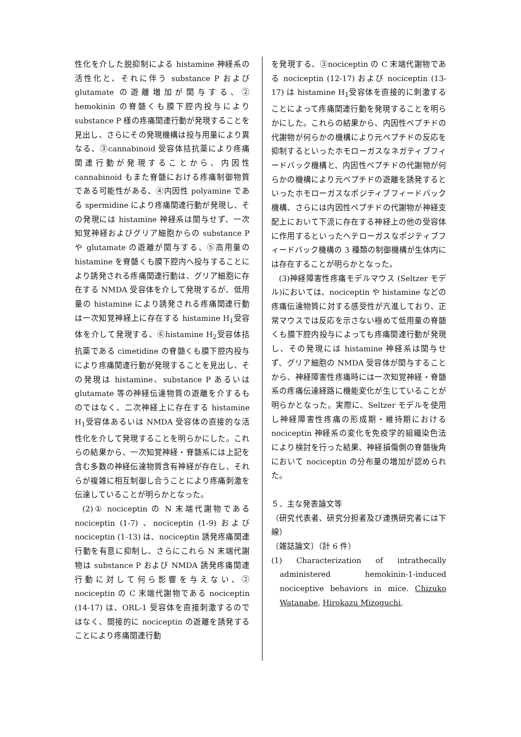性化を介した脱抑制による histamine 神経系の活性化と、それに伴う substance P および glutamate の遊離増加が関与する、② hemokinin の脊髄くも膜下腔内投与により substance P 様の疼痛関連行動が発現することを見出し、さらにその発現機構は投与用量により異なる、③cannabinoid 受容体拮抗薬により疼痛関連行動が発現することから、内因性 cannabinoid もまた脊髄における疼痛制御物質である可能性がある、④内因性 polyamine である spermidine により疼痛関連行動が発現し、その発現には histamine 神経系は関与せず、一次知覚神経およびグリア細胞からの substance P や glutamate の遊離が関与する、⑤高用量の histamine を脊髄くも膜下腔内へ投与することにより誘発される疼痛関連行動は、グリア細胞に存在する NMDA 受容体を介して発現するが、低用量の histamine により誘発される疼痛関連行動は一次知覚神経上に存在する histamine H<sub>1</sub>受容体を介して発現する、⑥histamine H<sub>2</sub>受容体拮抗薬である cimetidine の脊髄くも膜下腔内投与により疼痛関連行動が発現することを見出し、その発現は histamine、substance P あるいは glutamate 等の神経伝達物質の遊離を介するものではなく、二次神経上に存在する histamine H<sub>1</sub>受容体あるいは NMDA 受容体の直接的な活性化を介して発現することを明らかにした。これらの結果から、一次知覚神経・脊髄系には上記を含む多数の神経伝達物質含有神経が存在し、それらが複雑に相互制御し合うことにより疼痛刺激を伝達していることが明らかとなった。
(2)① nociceptin の N 末端代謝物である nociceptin (1-7) 、nociceptin (1-9) および nociceptin (1-13) は、nociceptin 誘発疼痛関連行動を有意に抑制し、さらにこれら N 末端代謝物は substance P および NMDA 誘発疼痛関連行動に対して何ら影響を与えない、② nociceptin の C 末端代謝物である nociceptin (14-17) は、ORL-1 受容体を直接刺激するのではなく、間接的に nociceptin の遊離を誘発することにより疼痛関連行動
を発現する、③nociceptin の C 末端代謝物である nociceptin (12-17) および nociceptin (13-17) は histamine H<sub>1</sub>受容体を直接的に刺激することによって疼痛関連行動を発現することを明らかにした。これらの結果から、内因性ペプチドの代謝物が何らかの機構により元ペプチドの反応を抑制するといったホモローガスなネガティブフィードバック機構と、内因性ペプチドの代謝物が何らかの機構により元ペプチドの遊離を誘発するといったホモローガスなポジティブフィードバック機構、さらには内因性ペプチドの代謝物が神経支配上において下流に存在する神経上の他の受容体に作用するといったヘテローガスなポジティブフィードバック機構の 3 種類の制御機構が生体内には存在することが明らかとなった。
(3)神経障害性疼痛モデルマウス (Seltzer モデル)においては、nociceptin や histamine などの疼痛伝達物質に対する感受性が亢進しており、正常マウスでは反応を示さない極めて低用量の脊髄くも膜下腔内投与によっても疼痛関連行動が発現し、その発現には histamine 神経系は関与せず、グリア細胞の NMDA 受容体が関与することから、神経障害性疼痛時には一次知覚神経・脊髄系の疼痛伝達経路に機能変化が生じていることが明らかとなった。実際に、Seltzer モデルを使用し神経障害性疼痛の形成期・維持期における nociceptin 神経系の変化を免疫学的組織染色法により検討を行った結果、神経損傷側の脊髄後角において nociceptin の分布量の増加が認められた。
５．主な発表論文等
（研究代表者、研究分担者及び連携研究者には下線）
〔雑誌論文〕（計 6 件）
(1) Characterization of intrathecally administered hemokinin-1-induced nociceptive behaviors in mice. Chizuko Watanabe, Hirokazu Mizoguchi,